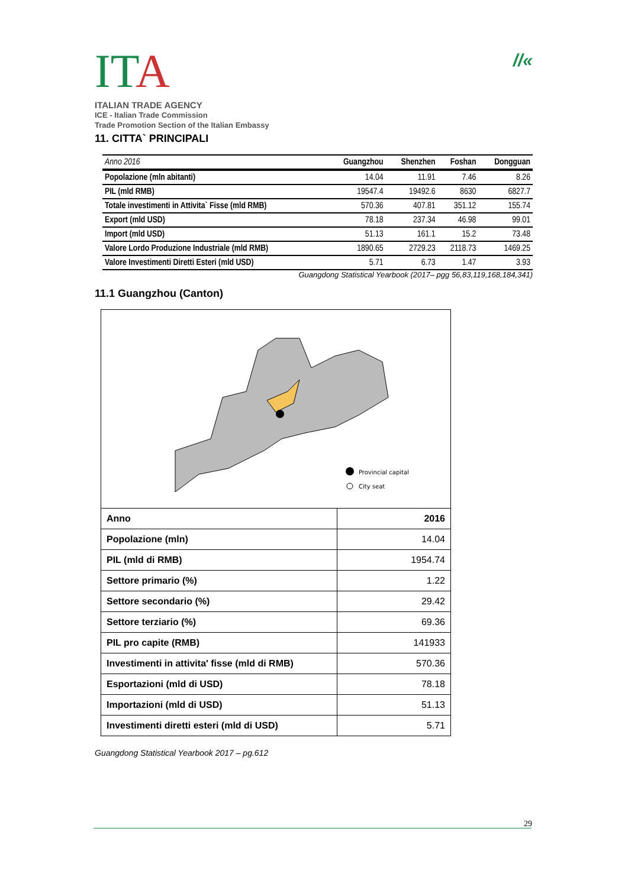ITA
ITALIAN TRADE AGENCY
ICE - Italian Trade Commission
Trade Promotion Section of the Italian Embassy
//«
11. CITTA` PRINCIPALI
| Anno 2016 | Guangzhou | Shenzhen | Foshan | Dongguan |
| --- | --- | --- | --- | --- |
| Popolazione (mln abitanti) | 14.04 | 11.91 | 7.46 | 8.26 |
| PIL (mld RMB) | 19547.4 | 19492.6 | 8630 | 6827.7 |
| Totale investimenti in Attivita` Fisse (mld RMB) | 570.36 | 407.81 | 351.12 | 155.74 |
| Export (mld USD) | 78.18 | 237.34 | 46.98 | 99.01 |
| Import (mld USD) | 51.13 | 161.1 | 15.2 | 73.48 |
| Valore Lordo Produzione Industriale (mld RMB) | 1890.65 | 2729.23 | 2118.73 | 1469.25 |
| Valore Investimenti Diretti Esteri (mld USD) | 5.71 | 6.73 | 1.47 | 3.93 |
Guangdong Statistical Yearbook (2017– pgg 56,83,119,168,184,341)
11.1 Guangzhou (Canton)
Provincial capital
City seat
| Anno | 2016 |
| Popolazione (mln) | 14.04 |
| PIL (mld di RMB) | 1954.74 |
| Settore primario (%) | 1.22 |
| Settore secondario (%) | 29.42 |
| Settore terziario (%) | 69.36 |
| PIL pro capite (RMB) | 141933 |
| Investimenti in attivita' fisse (mld di RMB) | 570.36 |
| Esportazioni (mld di USD) | 78.18 |
| Importazioni (mld di USD) | 51.13 |
| Investimenti diretti esteri (mld di USD) | 5.71 |
Guangdong Statistical Yearbook 2017 – pg.612
29